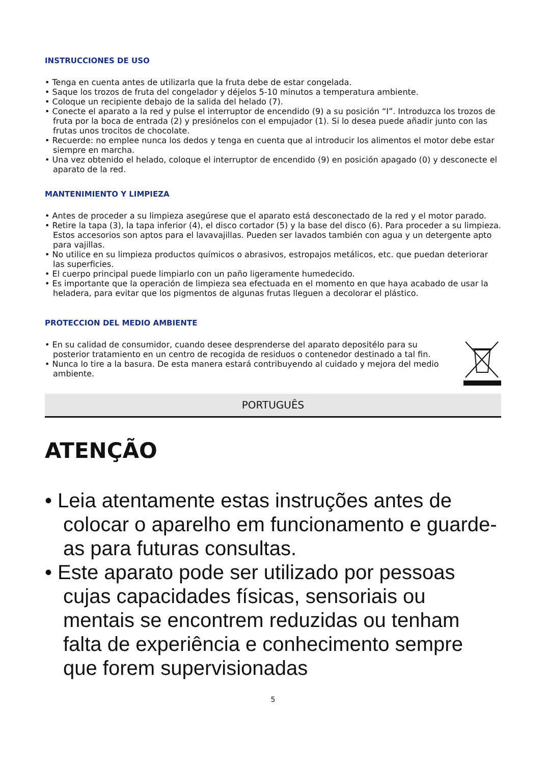INSTRUCCIONES DE USO
• Tenga en cuenta antes de utilizarla que la fruta debe de estar congelada.
• Saque los trozos de fruta del congelador y déjelos 5-10 minutos a temperatura ambiente.
• Coloque un recipiente debajo de la salida del helado (7).
• Conecte el aparato a la red y pulse el interruptor de encendido (9) a su posición “I”. Introduzca los trozos de fruta por la boca de entrada (2) y presiónelos con el empujador (1). Si lo desea puede añadir junto con las frutas unos trocitos de chocolate.
• Recuerde: no emplee nunca los dedos y tenga en cuenta que al introducir los alimentos el motor debe estar siempre en marcha.
• Una vez obtenido el helado, coloque el interruptor de encendido (9) en posición apagado (0) y desconecte el aparato de la red.
MANTENIMIENTO Y LIMPIEZA
• Antes de proceder a su limpieza asegúrese que el aparato está desconectado de la red y el motor parado.
• Retire la tapa (3), la tapa inferior (4), el disco cortador (5) y la base del disco (6). Para proceder a su limpieza. Estos accesorios son aptos para el lavavajillas. Pueden ser lavados también con agua y un detergente apto para vajillas.
• No utilice en su limpieza productos químicos o abrasivos, estropajos metálicos, etc. que puedan deteriorar las superficies.
• El cuerpo principal puede limpiarlo con un paño ligeramente humedecido.
• Es importante que la operación de limpieza sea efectuada en el momento en que haya acabado de usar la heladera, para evitar que los pigmentos de algunas frutas lleguen a decolorar el plástico.
PROTECCION DEL MEDIO AMBIENTE
• En su calidad de consumidor, cuando desee desprenderse del aparato depositélo para su posterior tratamiento en un centro de recogida de residuos o contenedor destinado a tal fin.
• Nunca lo tire a la basura. De esta manera estará contribuyendo al cuidado y mejora del medio ambiente.
PORTUGUÊS
ATENÇÃO
• Leia atentamente estas instruções antes de colocar o aparelho em funcionamento e guarde-as para futuras consultas.
• Este aparato pode ser utilizado por pessoas cujas capacidades físicas, sensoriais ou mentais se encontrem reduzidas ou tenham falta de experiência e conhecimento sempre que forem supervisionadas
5